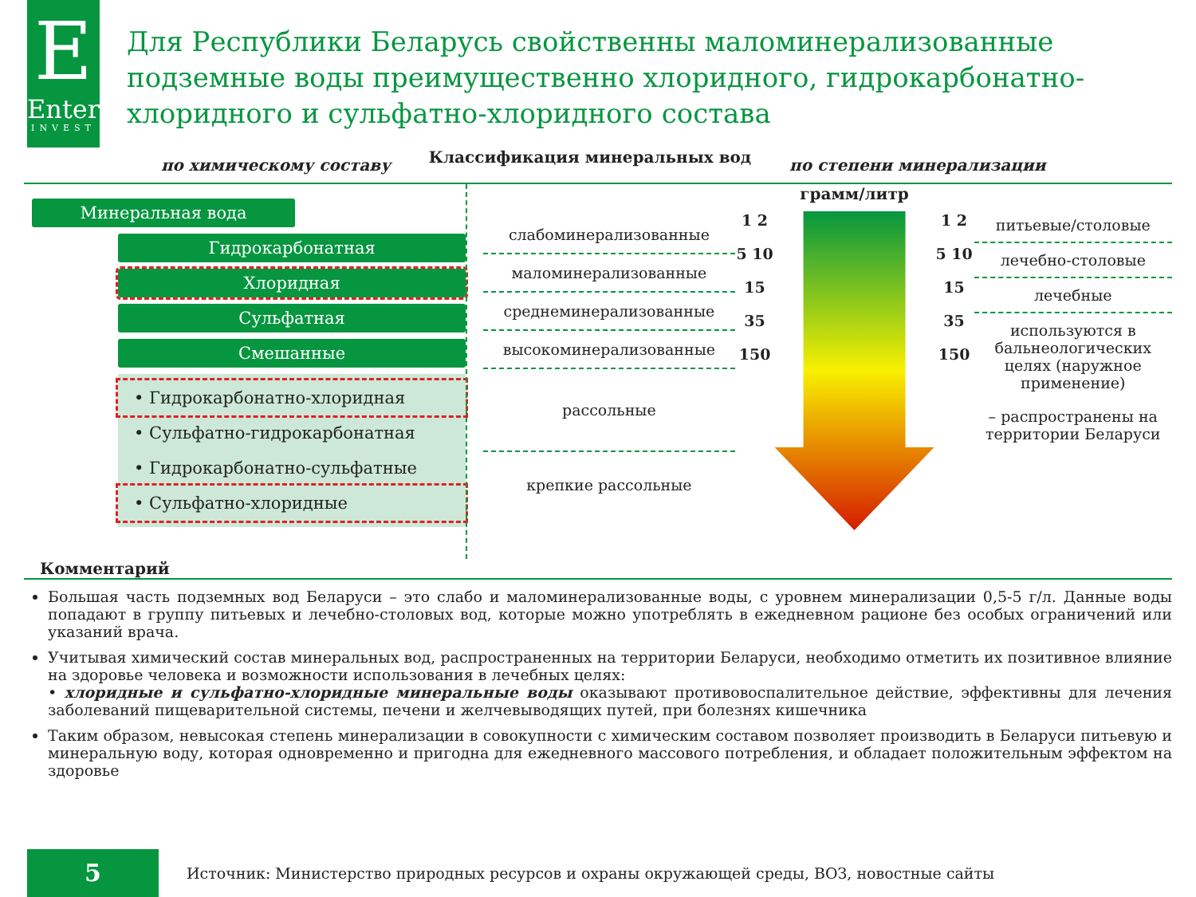E
Enter
INVEST
Для Республики Беларусь свойственны маломинерализованные подземные воды преимущественно хлоридного, гидрокарбонатно-хлоридного и сульфатно-хлоридного состава
по химическому составу Классификация минеральных вод по степени минерализации
Минеральная вода
Гидрокарбонатная
Хлоридная
Сульфатная
Смешанные
• Гидрокарбонатно-хлоридная
• Сульфатно-гидрокарбонатная
• Гидрокарбонатно-сульфатные
• Сульфатно-хлоридные
слабоминерализованные
маломинерализованные
среднеминерализованные
высокоминерализованные
рассольные
крепкие рассольные
грамм/литр
1 2 5 10 15 35 150
1 2 5 10 15 35 150
питьевые/столовые
лечебно-столовые
лечебные
используются в бальнеологических целях (наружное применение)
– распространены на территории Беларуси
Комментарий
Большая часть подземных вод Беларуси – это слабо и маломинерализованные воды, с уровнем минерализации 0,5-5 г/л. Данные воды попадают в группу питьевых и лечебно-столовых вод, которые можно употреблять в ежедневном рационе без особых ограничений или указаний врача.
Учитывая химический состав минеральных вод, распространенных на территории Беларуси, необходимо отметить их позитивное влияние на здоровье человека и возможности использования в лечебных целях:
• хлоридные и сульфатно-хлоридные минеральные воды оказывают противовоспалительное действие, эффективны для лечения заболеваний пищеварительной системы, печени и желчевыводящих путей, при болезнях кишечника
Таким образом, невысокая степень минерализации в совокупности с химическим составом позволяет производить в Беларуси питьевую и минеральную воду, которая одновременно и пригодна для ежедневного массового потребления, и обладает положительным эффектом на здоровье
5
Источник: Министерство природных ресурсов и охраны окружающей среды, ВОЗ, новостные сайты